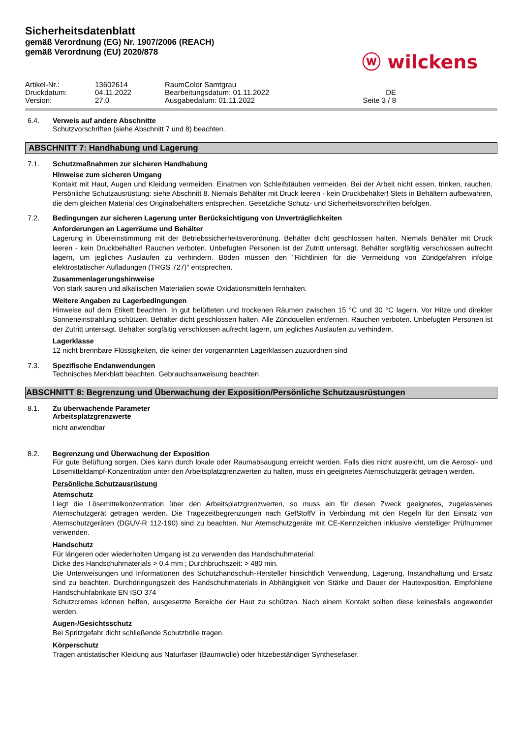Sicherheitsdatenblatt
gemäß Verordnung (EG) Nr. 1907/2006 (REACH)
gemäß Verordnung (EU) 2020/878
ⓦ wilckens
| Artikel-Nr.: | 13602614 | RaumColor Samtgrau | |
| Druckdatum: | 04.11.2022 | Bearbeitungsdatum: 01.11.2022 | DE |
| Version: | 27.0 | Ausgabedatum: 01.11.2022 | Seite 3 / 8 |
6.4. Verweis auf andere Abschnitte
Schutzvorschriften (siehe Abschnitt 7 und 8) beachten.
ABSCHNITT 7: Handhabung und Lagerung
7.1. Schutzmaßnahmen zur sicheren Handhabung
Hinweise zum sicheren Umgang
Kontakt mit Haut, Augen und Kleidung vermeiden. Einatmen von Schleifstäuben vermeiden. Bei der Arbeit nicht essen, trinken, rauchen. Persönliche Schutzausrüstung: siehe Abschnitt 8. Niemals Behälter mit Druck leeren - kein Druckbehälter! Stets in Behältern aufbewahren, die dem gleichen Material des Originalbehälters entsprechen. Gesetzliche Schutz- und Sicherheitsvorschriften befolgen.
7.2. Bedingungen zur sicheren Lagerung unter Berücksichtigung von Unverträglichkeiten
Anforderungen an Lagerräume und Behälter
Lagerung in Übereinstimmung mit der Betriebssicherheitsverordnung. Behälter dicht geschlossen halten. Niemals Behälter mit Druck leeren - kein Druckbehälter! Rauchen verboten. Unbefugten Personen ist der Zutritt untersagt. Behälter sorgfältig verschlossen aufrecht lagern, um jegliches Auslaufen zu verhindern. Böden müssen den "Richtlinien für die Vermeidung von Zündgefahren infolge elektrostatischer Aufladungen (TRGS 727)" entsprechen.
Zusammenlagerungshinweise
Von stark sauren und alkalischen Materialien sowie Oxidationsmitteln fernhalten.
Weitere Angaben zu Lagerbedingungen
Hinweise auf dem Etikett beachten. In gut belüfteten und trockenen Räumen zwischen 15 °C und 30 °C lagern. Vor Hitze und direkter Sonneneinstrahlung schützen. Behälter dicht geschlossen halten. Alle Zündquellen entfernen. Rauchen verboten. Unbefugten Personen ist der Zutritt untersagt. Behälter sorgfältig verschlossen aufrecht lagern, um jegliches Auslaufen zu verhindern.
Lagerklasse
12 nicht brennbare Flüssigkeiten, die keiner der vorgenannten Lagerklassen zuzuordnen sind
7.3. Spezifische Endanwendungen
Technisches Merkblatt beachten. Gebrauchsanweisung beachten.
ABSCHNITT 8: Begrenzung und Überwachung der Exposition/Persönliche Schutzausrüstungen
8.1. Zu überwachende Parameter
Arbeitsplatzgrenzwerte
nicht anwendbar
8.2. Begrenzung und Überwachung der Exposition
Für gute Belüftung sorgen. Dies kann durch lokale oder Raumabsaugung erreicht werden. Falls dies nicht ausreicht, um die Aerosol- und Lösemitteldampf-Konzentration unter den Arbeitsplatzgrenzwerten zu halten, muss ein geeignetes Atemschutzgerät getragen werden.
Persönliche Schutzausrüstung
Atemschutz
Liegt die Lösemittelkonzentration über den Arbeitsplatzgrenzwerten, so muss ein für diesen Zweck geeignetes, zugelassenes Atemschutzgerät getragen werden. Die Tragezeitbegrenzungen nach GefStoffV in Verbindung mit den Regeln für den Einsatz von Atemschutzgeräten (DGUV-R 112-190) sind zu beachten. Nur Atemschutzgeräte mit CE-Kennzeichen inklusive vierstelliger Prüfnummer verwenden.
Handschutz
Für längeren oder wiederholten Umgang ist zu verwenden das Handschuhmaterial:
Dicke des Handschuhmaterials > 0,4 mm ; Durchbruchszeit: > 480 min.
Die Unterweisungen und Informationen des Schutzhandschuh-Hersteller hinsichtlich Verwendung, Lagerung, Instandhaltung und Ersatz sind zu beachten. Durchdringungszeit des Handschuhmaterials in Abhängigkeit von Stärke und Dauer der Hautexposition. Empfohlene Handschuhfabrikate EN ISO 374
Schutzcremes können helfen, ausgesetzte Bereiche der Haut zu schützen. Nach einem Kontakt sollten diese keinesfalls angewendet werden.
Augen-/Gesichtsschutz
Bei Spritzgefahr dicht schließende Schutzbrille tragen.
Körperschutz
Tragen antistatischer Kleidung aus Naturfaser (Baumwolle) oder hitzebeständiger Synthesefaser.